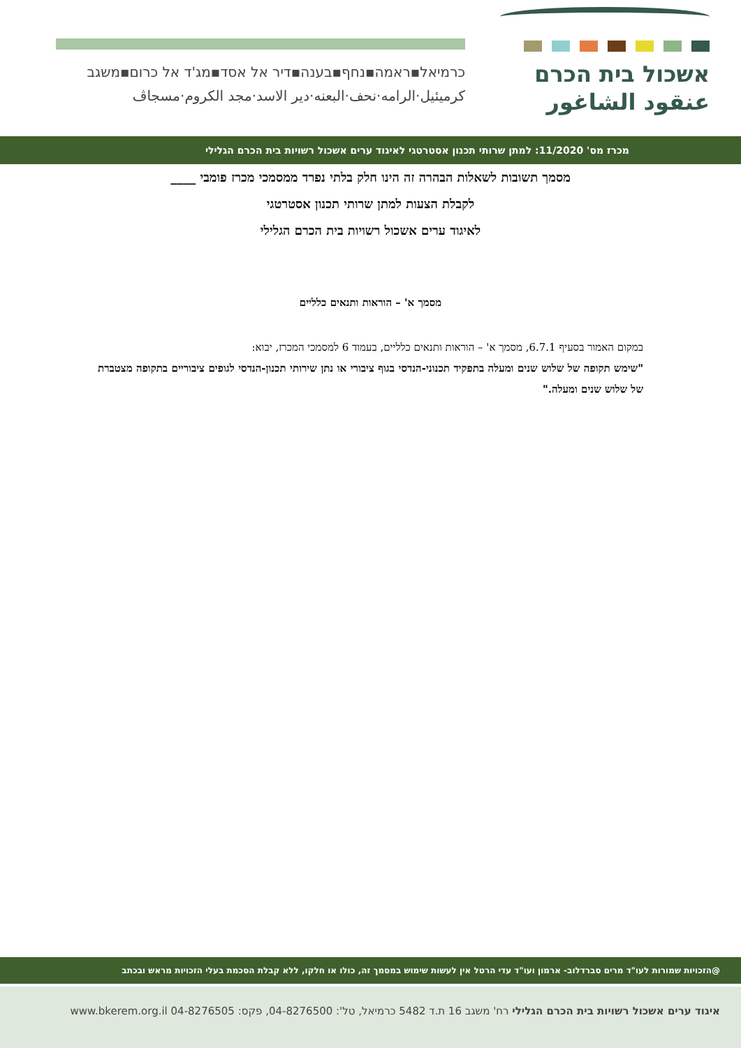אשכול בית הכרם
عنقود الشاغور
כרמיאל▪ראמה▪נחף▪בענה▪דיר אל אסד▪מג'ד אל כרום▪משגב
كرميئيل·الرامه·نحف·البعنه·دير الاسد·مجد الكروم·مسجاڤ
מכרז מס' 11/2020: למתן שרותי תכנון אסטרטגי לאיגוד ערים אשכול רשויות בית הכרם הגלילי
מסמך תשובות לשאלות הבהרה זה הינו חלק בלתי נפרד ממסמכי מכרז פומבי ____
לקבלת הצעות למתן שרותי תכנון אסטרטגי
לאיגוד ערים אשכול רשויות בית הכרם הגלילי
מסמך א' – הוראות ותנאים כלליים
במקום האמור בסעיף 6.7.1, מסמך א' – הוראות ותנאים כלליים, בעמוד 6 למסמכי המכרז, יבוא:
"שימש תקופה של שלוש שנים ומעלה בתפקיד תכנוני-הנדסי בגוף ציבורי או נתן שירותי תכנון-הנדסי לגופים ציבוריים בתקופה מצטברת של שלוש שנים ומעלה."
@הזכויות שמורות לעו"ד מרים סברדלוב- ארמון ועו"ד עדי הרטל אין לעשות שימוש במסמך זה, כולו או חלקו, ללא קבלת הסכמת בעלי הזכויות מראש ובכתב
איגוד ערים אשכול רשויות בית הכרם הגלילי רח' משגב 16 ת.ד 5482 כרמיאל, טל': 04-8276500, פקס: 04-8276505 www.bkerem.org.il